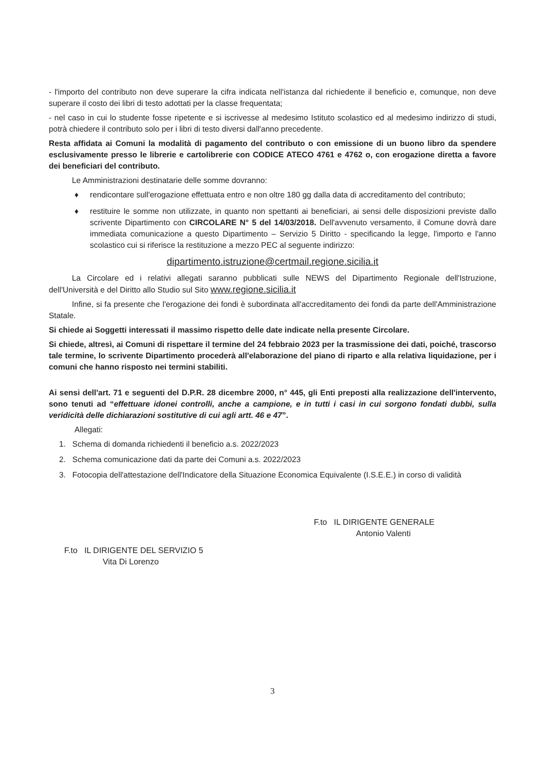- l'importo del contributo non deve superare la cifra indicata nell'istanza dal richiedente il beneficio e, comunque, non deve superare il costo dei libri di testo adottati per la classe frequentata;
- nel caso in cui lo studente fosse ripetente e si iscrivesse al medesimo Istituto scolastico ed al medesimo indirizzo di studi, potrà chiedere il contributo solo per i libri di testo diversi dall'anno precedente.
Resta affidata ai Comuni la modalità di pagamento del contributo o con emissione di un buono libro da spendere esclusivamente presso le librerie e cartolibrerie con CODICE ATECO 4761 e 4762 o, con erogazione diretta a favore dei beneficiari del contributo.
Le Amministrazioni destinatarie delle somme dovranno:
♦ rendicontare sull'erogazione effettuata entro e non oltre 180 gg dalla data di accreditamento del contributo;
♦ restituire le somme non utilizzate, in quanto non spettanti ai beneficiari, ai sensi delle disposizioni previste dallo scrivente Dipartimento con CIRCOLARE N° 5 del 14/03/2018. Dell'avvenuto versamento, il Comune dovrà dare immediata comunicazione a questo Dipartimento – Servizio 5 Diritto - specificando la legge, l'importo e l'anno scolastico cui si riferisce la restituzione a mezzo PEC al seguente indirizzo:
dipartimento.istruzione@certmail.regione.sicilia.it
La Circolare ed i relativi allegati saranno pubblicati sulle NEWS del Dipartimento Regionale dell'Istruzione, dell'Università e del Diritto allo Studio sul Sito www.regione.sicilia.it
Infine, si fa presente che l'erogazione dei fondi è subordinata all'accreditamento dei fondi da parte dell'Amministrazione Statale.
Si chiede ai Soggetti interessati il massimo rispetto delle date indicate nella presente Circolare.
Si chiede, altresì, ai Comuni di rispettare il termine del 24 febbraio 2023 per la trasmissione dei dati, poiché, trascorso tale termine, lo scrivente Dipartimento procederà all'elaborazione del piano di riparto e alla relativa liquidazione, per i comuni che hanno risposto nei termini stabiliti.
Ai sensi dell'art. 71 e seguenti del D.P.R. 28 dicembre 2000, n° 445, gli Enti preposti alla realizzazione dell'intervento, sono tenuti ad “effettuare idonei controlli, anche a campione, e in tutti i casi in cui sorgono fondati dubbi, sulla veridicità delle dichiarazioni sostitutive di cui agli artt. 46 e 47”.
Allegati:
1. Schema di domanda richiedenti il beneficio a.s. 2022/2023
2. Schema comunicazione dati da parte dei Comuni a.s. 2022/2023
3. Fotocopia dell'attestazione dell'Indicatore della Situazione Economica Equivalente (I.S.E.E.) in corso di validità
F.to IL DIRIGENTE DEL SERVIZIO 5
Vita Di Lorenzo
F.to IL DIRIGENTE GENERALE
Antonio Valenti
3